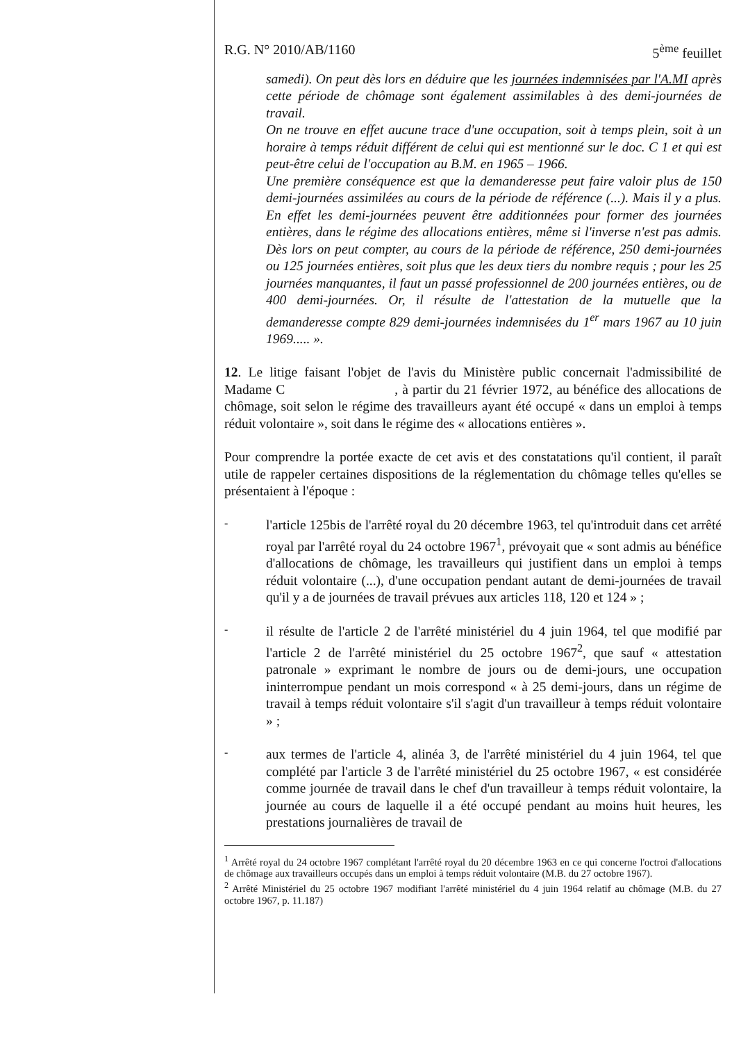R.G. N° 2010/AB/1160 5<sup>ème</sup> feuillet
samedi). On peut dès lors en déduire que les journées indemnisées par l'A.MI après cette période de chômage sont également assimilables à des demi-journées de travail.
On ne trouve en effet aucune trace d'une occupation, soit à temps plein, soit à un horaire à temps réduit différent de celui qui est mentionné sur le doc. C 1 et qui est peut-être celui de l'occupation au B.M. en 1965 – 1966.
Une première conséquence est que la demanderesse peut faire valoir plus de 150 demi-journées assimilées au cours de la période de référence (...). Mais il y a plus. En effet les demi-journées peuvent être additionnées pour former des journées entières, dans le régime des allocations entières, même si l'inverse n'est pas admis. Dès lors on peut compter, au cours de la période de référence, 250 demi-journées ou 125 journées entières, soit plus que les deux tiers du nombre requis ; pour les 25 journées manquantes, il faut un passé professionnel de 200 journées entières, ou de 400 demi-journées. Or, il résulte de l'attestation de la mutuelle que la demanderesse compte 829 demi-journées indemnisées du 1<sup>er</sup> mars 1967 au 10 juin 1969..... ».
12. Le litige faisant l'objet de l'avis du Ministère public concernait l'admissibilité de Madame C , à partir du 21 février 1972, au bénéfice des allocations de chômage, soit selon le régime des travailleurs ayant été occupé « dans un emploi à temps réduit volontaire », soit dans le régime des « allocations entières ».
Pour comprendre la portée exacte de cet avis et des constatations qu'il contient, il paraît utile de rappeler certaines dispositions de la réglementation du chômage telles qu'elles se présentaient à l'époque :
-
l'article 125bis de l'arrêté royal du 20 décembre 1963, tel qu'introduit dans cet arrêté royal par l'arrêté royal du 24 octobre 1967<sup>1</sup>, prévoyait que « sont admis au bénéfice d'allocations de chômage, les travailleurs qui justifient dans un emploi à temps réduit volontaire (...), d'une occupation pendant autant de demi-journées de travail qu'il y a de journées de travail prévues aux articles 118, 120 et 124 » ;
-
il résulte de l'article 2 de l'arrêté ministériel du 4 juin 1964, tel que modifié par l'article 2 de l'arrêté ministériel du 25 octobre 1967<sup>2</sup>, que sauf « attestation patronale » exprimant le nombre de jours ou de demi-jours, une occupation ininterrompue pendant un mois correspond « à 25 demi-jours, dans un régime de travail à temps réduit volontaire s'il s'agit d'un travailleur à temps réduit volontaire » ;
-
aux termes de l'article 4, alinéa 3, de l'arrêté ministériel du 4 juin 1964, tel que complété par l'article 3 de l'arrêté ministériel du 25 octobre 1967, « est considérée comme journée de travail dans le chef d'un travailleur à temps réduit volontaire, la journée au cours de laquelle il a été occupé pendant au moins huit heures, les prestations journalières de travail de
<sup>1</sup> Arrêté royal du 24 octobre 1967 complétant l'arrêté royal du 20 décembre 1963 en ce qui concerne l'octroi d'allocations de chômage aux travailleurs occupés dans un emploi à temps réduit volontaire (M.B. du 27 octobre 1967).
<sup>2</sup> Arrêté Ministériel du 25 octobre 1967 modifiant l'arrêté ministériel du 4 juin 1964 relatif au chômage (M.B. du 27 octobre 1967, p. 11.187)